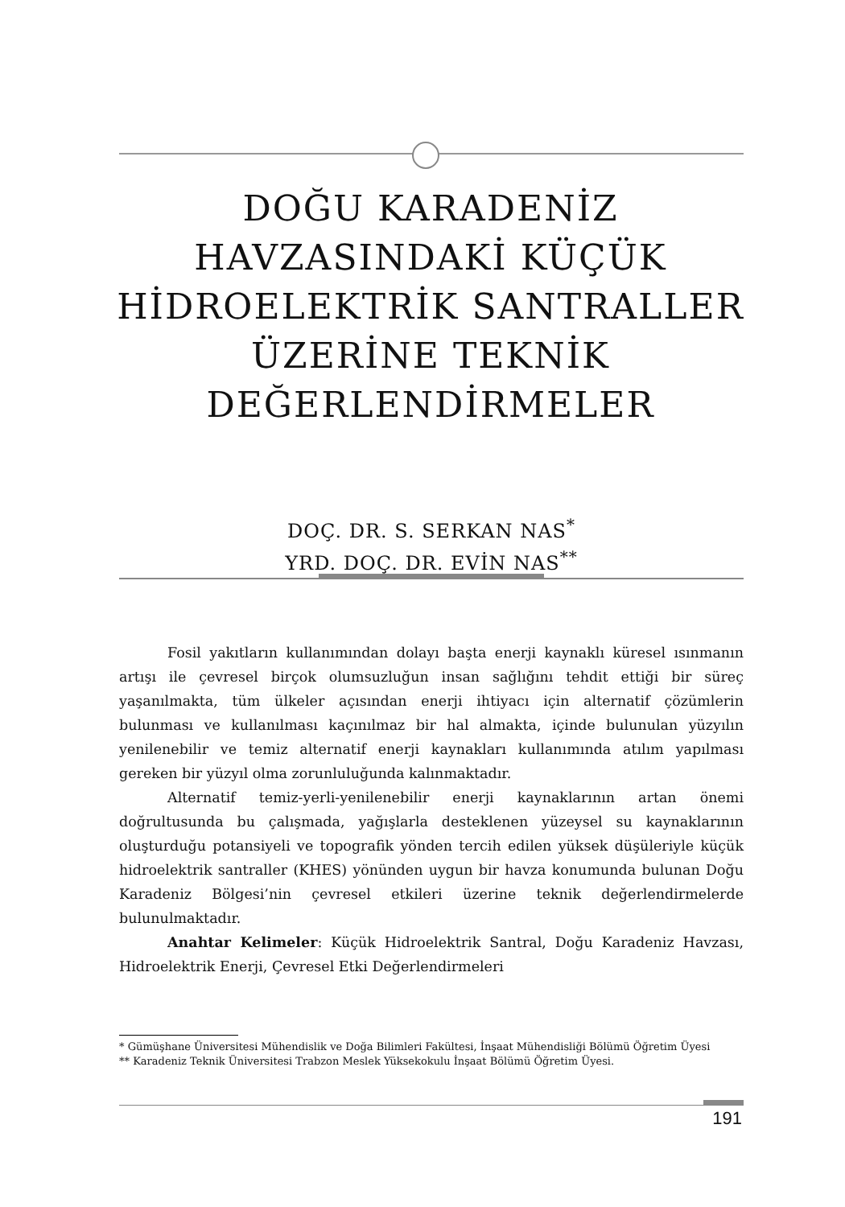DOĞU KARADENİZ
HAVZASINDAKİ KÜÇÜK
HİDROELEKTRİK SANTRALLER
ÜZERİNE TEKNİK
DEĞERLENDİRMELER
DOÇ. DR. S. SERKAN NAS<sup>*</sup>
YRD. DOÇ. DR. EVİN NAS<sup>**</sup>
Fosil yakıtların kullanımından dolayı başta enerji kaynaklı küresel ısınmanın artışı ile çevresel birçok olumsuzluğun insan sağlığını tehdit ettiği bir süreç yaşanılmakta, tüm ülkeler açısından enerji ihtiyacı için alternatif çözümlerin bulunması ve kullanılması kaçınılmaz bir hal almakta, içinde bulunulan yüzyılın yenilenebilir ve temiz alternatif enerji kaynakları kullanımında atılım yapılması gereken bir yüzyıl olma zorunluluğunda kalınmaktadır.
Alternatif temiz-yerli-yenilenebilir enerji kaynaklarının artan önemi doğrultusunda bu çalışmada, yağışlarla desteklenen yüzeysel su kaynaklarının oluşturduğu potansiyeli ve topografik yönden tercih edilen yüksek düşüleriyle küçük hidroelektrik santraller (KHES) yönünden uygun bir havza konumunda bulunan Doğu Karadeniz Bölgesi’nin çevresel etkileri üzerine teknik değerlendirmelerde bulunulmaktadır.
Anahtar Kelimeler: Küçük Hidroelektrik Santral, Doğu Karadeniz Havzası, Hidroelektrik Enerji, Çevresel Etki Değerlendirmeleri
* Gümüşhane Üniversitesi Mühendislik ve Doğa Bilimleri Fakültesi, İnşaat Mühendisliği Bölümü Öğretim Üyesi
** Karadeniz Teknik Üniversitesi Trabzon Meslek Yüksekokulu İnşaat Bölümü Öğretim Üyesi.
191